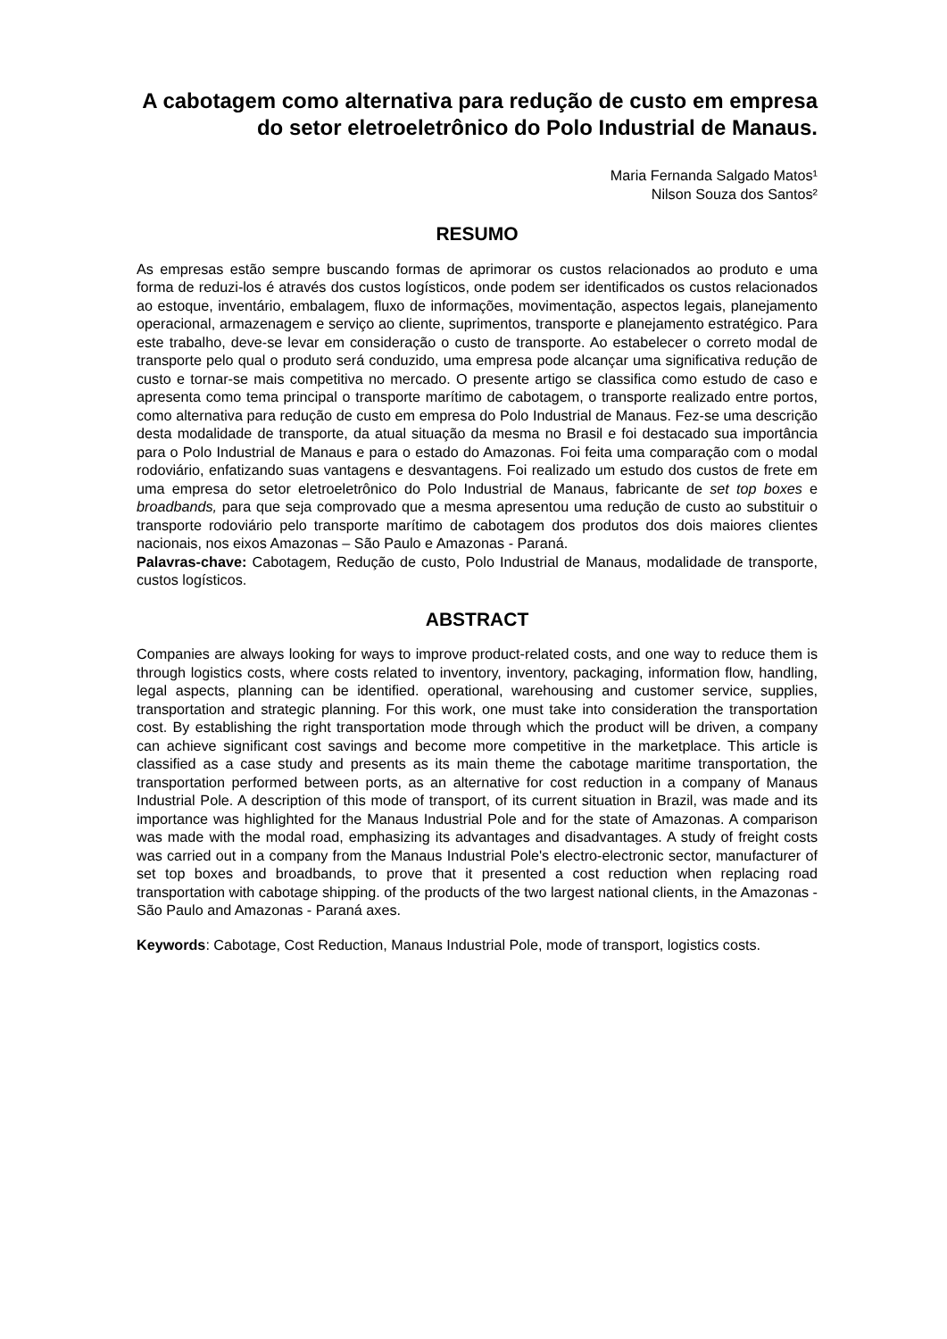A cabotagem como alternativa para redução de custo em empresa do setor eletroeletrônico do Polo Industrial de Manaus.
Maria Fernanda Salgado Matos¹
Nilson Souza dos Santos²
RESUMO
As empresas estão sempre buscando formas de aprimorar os custos relacionados ao produto e uma forma de reduzi-los é através dos custos logísticos, onde podem ser identificados os custos relacionados ao estoque, inventário, embalagem, fluxo de informações, movimentação, aspectos legais, planejamento operacional, armazenagem e serviço ao cliente, suprimentos, transporte e planejamento estratégico. Para este trabalho, deve-se levar em consideração o custo de transporte. Ao estabelecer o correto modal de transporte pelo qual o produto será conduzido, uma empresa pode alcançar uma significativa redução de custo e tornar-se mais competitiva no mercado. O presente artigo se classifica como estudo de caso e apresenta como tema principal o transporte marítimo de cabotagem, o transporte realizado entre portos, como alternativa para redução de custo em empresa do Polo Industrial de Manaus. Fez-se uma descrição desta modalidade de transporte, da atual situação da mesma no Brasil e foi destacado sua importância para o Polo Industrial de Manaus e para o estado do Amazonas. Foi feita uma comparação com o modal rodoviário, enfatizando suas vantagens e desvantagens. Foi realizado um estudo dos custos de frete em uma empresa do setor eletroeletrônico do Polo Industrial de Manaus, fabricante de set top boxes e broadbands, para que seja comprovado que a mesma apresentou uma redução de custo ao substituir o transporte rodoviário pelo transporte marítimo de cabotagem dos produtos dos dois maiores clientes nacionais, nos eixos Amazonas – São Paulo e Amazonas - Paraná.
Palavras-chave: Cabotagem, Redução de custo, Polo Industrial de Manaus, modalidade de transporte, custos logísticos.
ABSTRACT
Companies are always looking for ways to improve product-related costs, and one way to reduce them is through logistics costs, where costs related to inventory, inventory, packaging, information flow, handling, legal aspects, planning can be identified. operational, warehousing and customer service, supplies, transportation and strategic planning. For this work, one must take into consideration the transportation cost. By establishing the right transportation mode through which the product will be driven, a company can achieve significant cost savings and become more competitive in the marketplace. This article is classified as a case study and presents as its main theme the cabotage maritime transportation, the transportation performed between ports, as an alternative for cost reduction in a company of Manaus Industrial Pole. A description of this mode of transport, of its current situation in Brazil, was made and its importance was highlighted for the Manaus Industrial Pole and for the state of Amazonas. A comparison was made with the modal road, emphasizing its advantages and disadvantages. A study of freight costs was carried out in a company from the Manaus Industrial Pole's electro-electronic sector, manufacturer of set top boxes and broadbands, to prove that it presented a cost reduction when replacing road transportation with cabotage shipping. of the products of the two largest national clients, in the Amazonas - São Paulo and Amazonas - Paraná axes.
Keywords: Cabotage, Cost Reduction, Manaus Industrial Pole, mode of transport, logistics costs.